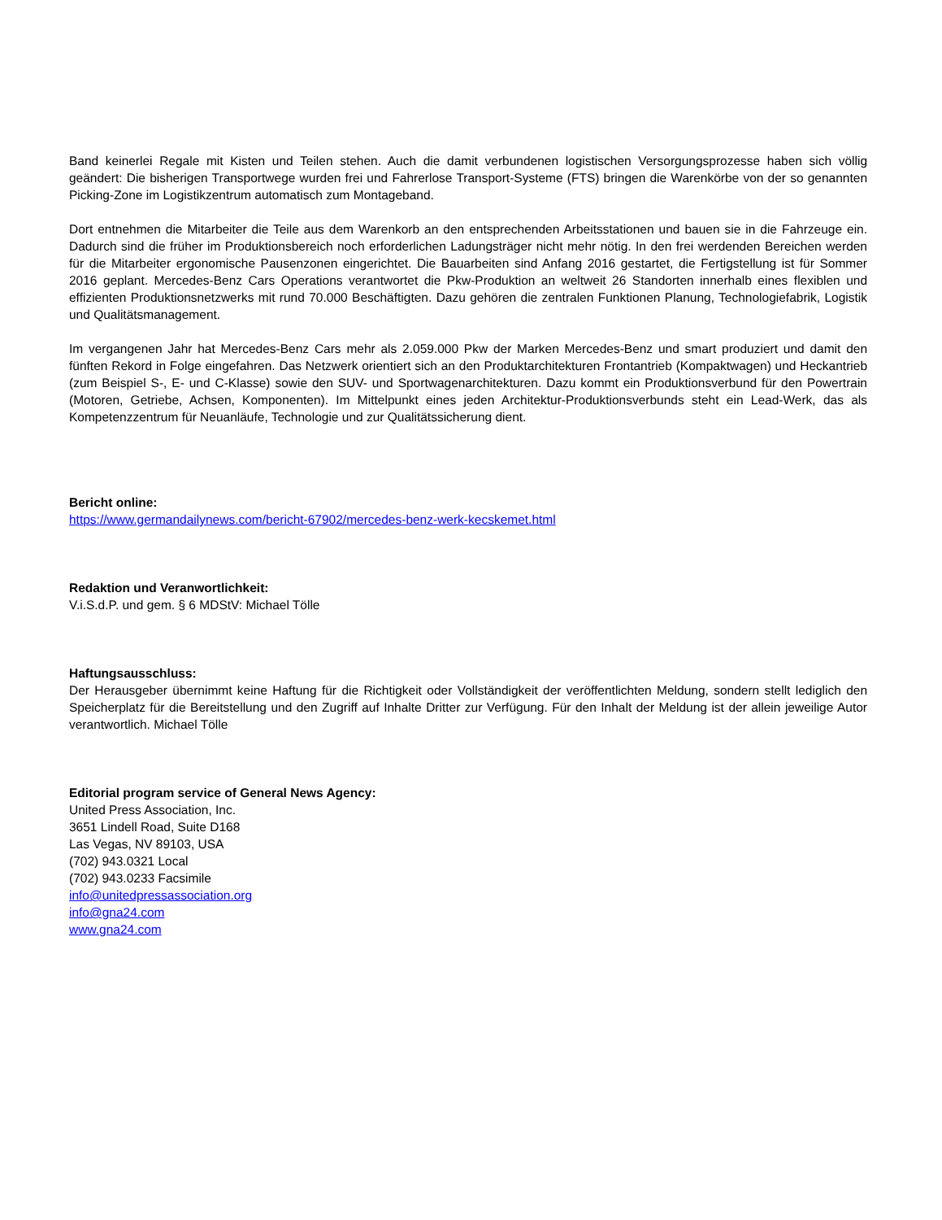Band keinerlei Regale mit Kisten und Teilen stehen. Auch die damit verbundenen logistischen Versorgungsprozesse haben sich völlig geändert: Die bisherigen Transportwege wurden frei und Fahrerlose Transport-Systeme (FTS) bringen die Warenkörbe von der so genannten Picking-Zone im Logistikzentrum automatisch zum Montageband.
Dort entnehmen die Mitarbeiter die Teile aus dem Warenkorb an den entsprechenden Arbeitsstationen und bauen sie in die Fahrzeuge ein. Dadurch sind die früher im Produktionsbereich noch erforderlichen Ladungsträger nicht mehr nötig. In den frei werdenden Bereichen werden für die Mitarbeiter ergonomische Pausenzonen eingerichtet. Die Bauarbeiten sind Anfang 2016 gestartet, die Fertigstellung ist für Sommer 2016 geplant. Mercedes-Benz Cars Operations verantwortet die Pkw-Produktion an weltweit 26 Standorten innerhalb eines flexiblen und effizienten Produktionsnetzwerks mit rund 70.000 Beschäftigten. Dazu gehören die zentralen Funktionen Planung, Technologiefabrik, Logistik und Qualitätsmanagement.
Im vergangenen Jahr hat Mercedes-Benz Cars mehr als 2.059.000 Pkw der Marken Mercedes-Benz und smart produziert und damit den fünften Rekord in Folge eingefahren. Das Netzwerk orientiert sich an den Produktarchitekturen Frontantrieb (Kompaktwagen) und Heckantrieb (zum Beispiel S-, E- und C-Klasse) sowie den SUV- und Sportwagenarchitekturen. Dazu kommt ein Produktionsverbund für den Powertrain (Motoren, Getriebe, Achsen, Komponenten). Im Mittelpunkt eines jeden Architektur-Produktionsverbunds steht ein Lead-Werk, das als Kompetenzzentrum für Neuanläufe, Technologie und zur Qualitätssicherung dient.
Bericht online:
https://www.germandailynews.com/bericht-67902/mercedes-benz-werk-kecskemet.html
Redaktion und Veranwortlichkeit:
V.i.S.d.P. und gem. § 6 MDStV: Michael Tölle
Haftungsausschluss:
Der Herausgeber übernimmt keine Haftung für die Richtigkeit oder Vollständigkeit der veröffentlichten Meldung, sondern stellt lediglich den Speicherplatz für die Bereitstellung und den Zugriff auf Inhalte Dritter zur Verfügung. Für den Inhalt der Meldung ist der allein jeweilige Autor verantwortlich. Michael Tölle
Editorial program service of General News Agency:
United Press Association, Inc.
3651 Lindell Road, Suite D168
Las Vegas, NV 89103, USA
(702) 943.0321 Local
(702) 943.0233 Facsimile
info@unitedpressassociation.org
info@gna24.com
www.gna24.com